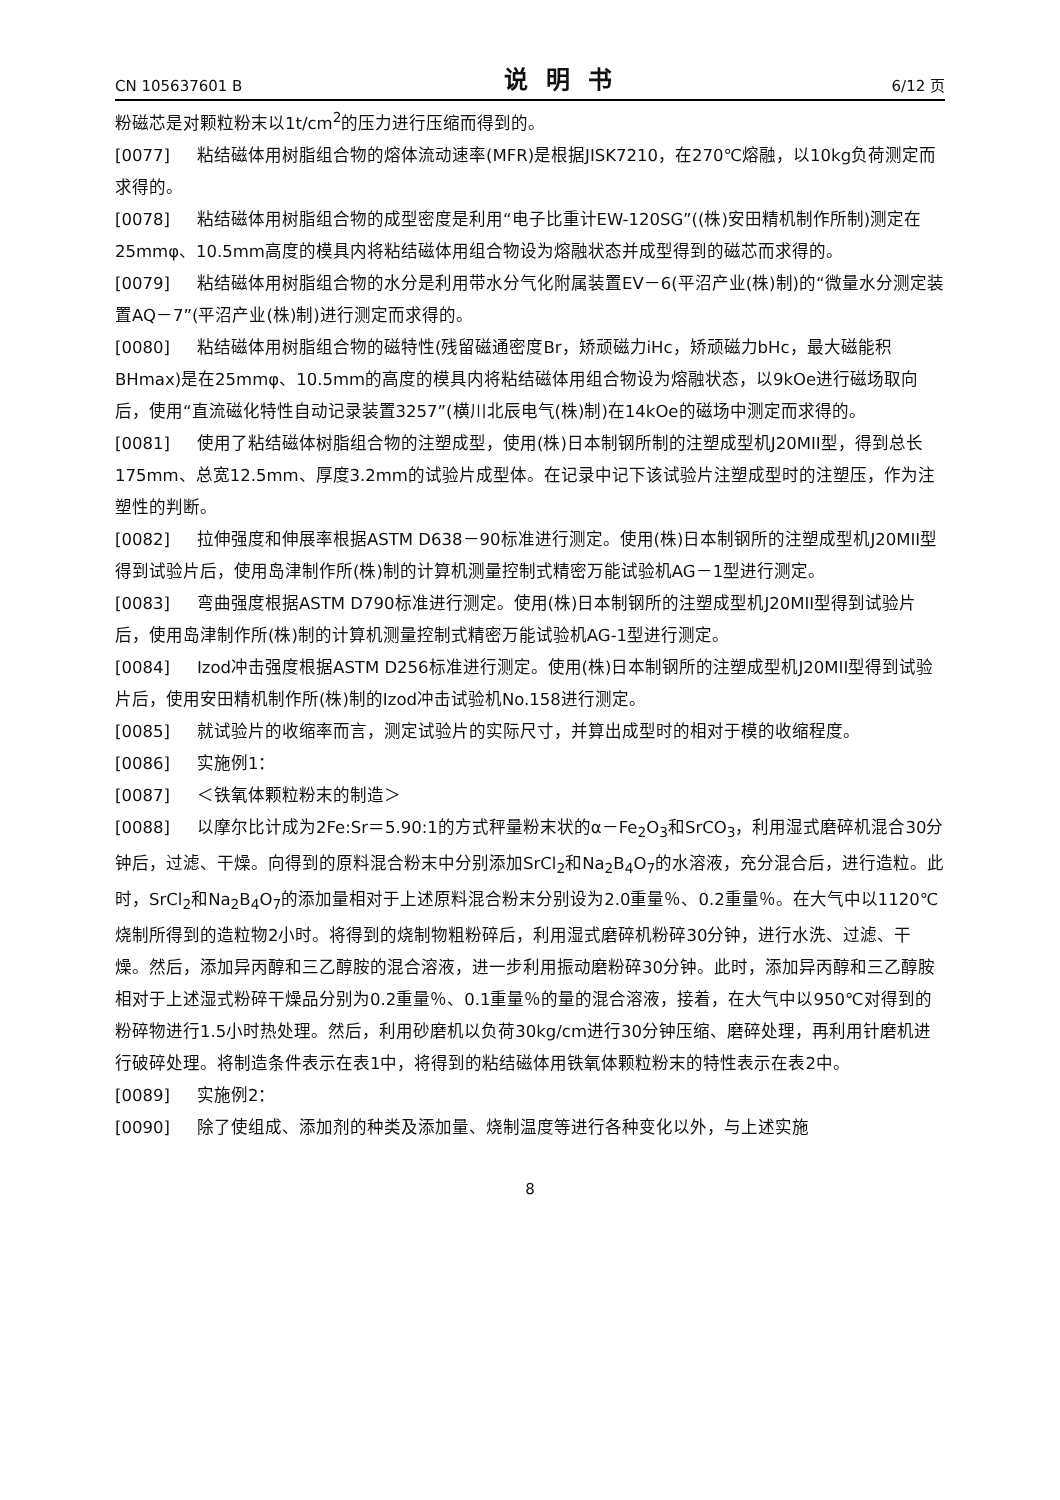CN 105637601 B 说明书 6/12 页
粉磁芯是对颗粒粉末以1t/cm<sup>2</sup>的压力进行压缩而得到的。
[0077] 粘结磁体用树脂组合物的熔体流动速率(MFR)是根据JISK7210，在270℃熔融，以10kg负荷测定而求得的。
[0078] 粘结磁体用树脂组合物的成型密度是利用“电子比重计EW-120SG”((株)安田精机制作所制)测定在25mmφ、10.5mm高度的模具内将粘结磁体用组合物设为熔融状态并成型得到的磁芯而求得的。
[0079] 粘结磁体用树脂组合物的水分是利用带水分气化附属装置EV－6(平沼产业(株)制)的“微量水分测定装置AQ－7”(平沼产业(株)制)进行测定而求得的。
[0080] 粘结磁体用树脂组合物的磁特性(残留磁通密度Br，矫顽磁力iHc，矫顽磁力bHc，最大磁能积BHmax)是在25mmφ、10.5mm的高度的模具内将粘结磁体用组合物设为熔融状态，以9kOe进行磁场取向后，使用“直流磁化特性自动记录装置3257”(横川北辰电气(株)制)在14kOe的磁场中测定而求得的。
[0081] 使用了粘结磁体树脂组合物的注塑成型，使用(株)日本制钢所制的注塑成型机J20MII型，得到总长175mm、总宽12.5mm、厚度3.2mm的试验片成型体。在记录中记下该试验片注塑成型时的注塑压，作为注塑性的判断。
[0082] 拉伸强度和伸展率根据ASTM D638－90标准进行测定。使用(株)日本制钢所的注塑成型机J20MII型得到试验片后，使用岛津制作所(株)制的计算机测量控制式精密万能试验机AG－1型进行测定。
[0083] 弯曲强度根据ASTM D790标准进行测定。使用(株)日本制钢所的注塑成型机J20MII型得到试验片后，使用岛津制作所(株)制的计算机测量控制式精密万能试验机AG-1型进行测定。
[0084] Izod冲击强度根据ASTM D256标准进行测定。使用(株)日本制钢所的注塑成型机J20MII型得到试验片后，使用安田精机制作所(株)制的Izod冲击试验机No.158进行测定。
[0085] 就试验片的收缩率而言，测定试验片的实际尺寸，并算出成型时的相对于模的收缩程度。
[0086] 实施例1：
[0087] ＜铁氧体颗粒粉末的制造＞
[0088] 以摩尔比计成为2Fe:Sr＝5.90:1的方式秤量粉末状的α－Fe<sub>2</sub>O<sub>3</sub>和SrCO<sub>3</sub>，利用湿式磨碎机混合30分钟后，过滤、干燥。向得到的原料混合粉末中分别添加SrCl<sub>2</sub>和Na<sub>2</sub>B<sub>4</sub>O<sub>7</sub>的水溶液，充分混合后，进行造粒。此时，SrCl<sub>2</sub>和Na<sub>2</sub>B<sub>4</sub>O<sub>7</sub>的添加量相对于上述原料混合粉末分别设为2.0重量％、0.2重量％。在大气中以1120℃烧制所得到的造粒物2小时。将得到的烧制物粗粉碎后，利用湿式磨碎机粉碎30分钟，进行水洗、过滤、干燥。然后，添加异丙醇和三乙醇胺的混合溶液，进一步利用振动磨粉碎30分钟。此时，添加异丙醇和三乙醇胺相对于上述湿式粉碎干燥品分别为0.2重量％、0.1重量％的量的混合溶液，接着，在大气中以950℃对得到的粉碎物进行1.5小时热处理。然后，利用砂磨机以负荷30kg/cm进行30分钟压缩、磨碎处理，再利用针磨机进行破碎处理。将制造条件表示在表1中，将得到的粘结磁体用铁氧体颗粒粉末的特性表示在表2中。
[0089] 实施例2：
[0090] 除了使组成、添加剂的种类及添加量、烧制温度等进行各种变化以外，与上述实施
8